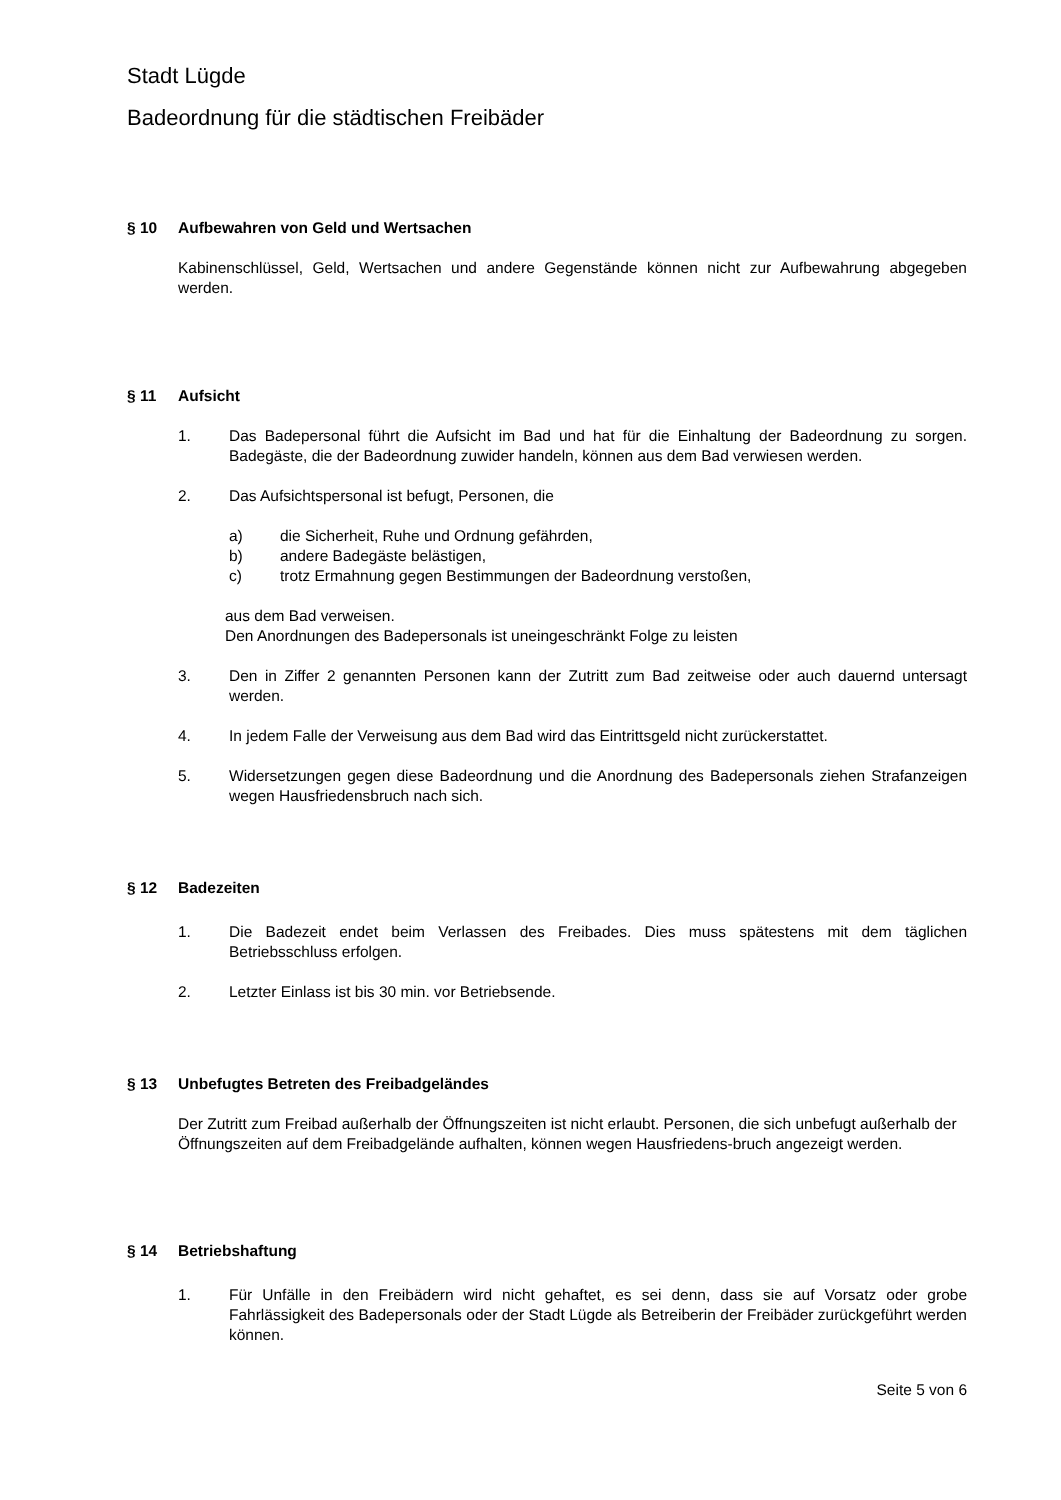Stadt Lügde
Badeordnung für die städtischen Freibäder
§ 10 Aufbewahren von Geld und Wertsachen
Kabinenschlüssel, Geld, Wertsachen und andere Gegenstände können nicht zur Aufbewahrung abgegeben werden.
§ 11 Aufsicht
1. Das Badepersonal führt die Aufsicht im Bad und hat für die Einhaltung der Badeordnung zu sorgen. Badegäste, die der Badeordnung zuwider handeln, können aus dem Bad verwiesen werden.
2. Das Aufsichtspersonal ist befugt, Personen, die
a) die Sicherheit, Ruhe und Ordnung gefährden,
b) andere Badegäste belästigen,
c) trotz Ermahnung gegen Bestimmungen der Badeordnung verstoßen,
aus dem Bad verweisen.
Den Anordnungen des Badepersonals ist uneingeschränkt Folge zu leisten
3. Den in Ziffer 2 genannten Personen kann der Zutritt zum Bad zeitweise oder auch dauernd untersagt werden.
4. In jedem Falle der Verweisung aus dem Bad wird das Eintrittsgeld nicht zurückerstattet.
5. Widersetzungen gegen diese Badeordnung und die Anordnung des Badepersonals ziehen Strafanzeigen wegen Hausfriedensbruch nach sich.
§ 12 Badezeiten
1. Die Badezeit endet beim Verlassen des Freibades. Dies muss spätestens mit dem täglichen Betriebsschluss erfolgen.
2. Letzter Einlass ist bis 30 min. vor Betriebsende.
§ 13 Unbefugtes Betreten des Freibadgeländes
Der Zutritt zum Freibad außerhalb der Öffnungszeiten ist nicht erlaubt. Personen, die sich unbefugt außerhalb der Öffnungszeiten auf dem Freibadgelände aufhalten, können wegen Hausfriedens-bruch angezeigt werden.
§ 14 Betriebshaftung
1. Für Unfälle in den Freibädern wird nicht gehaftet, es sei denn, dass sie auf Vorsatz oder grobe Fahrlässigkeit des Badepersonals oder der Stadt Lügde als Betreiberin der Freibäder zurückgeführt werden können.
Seite 5 von 6